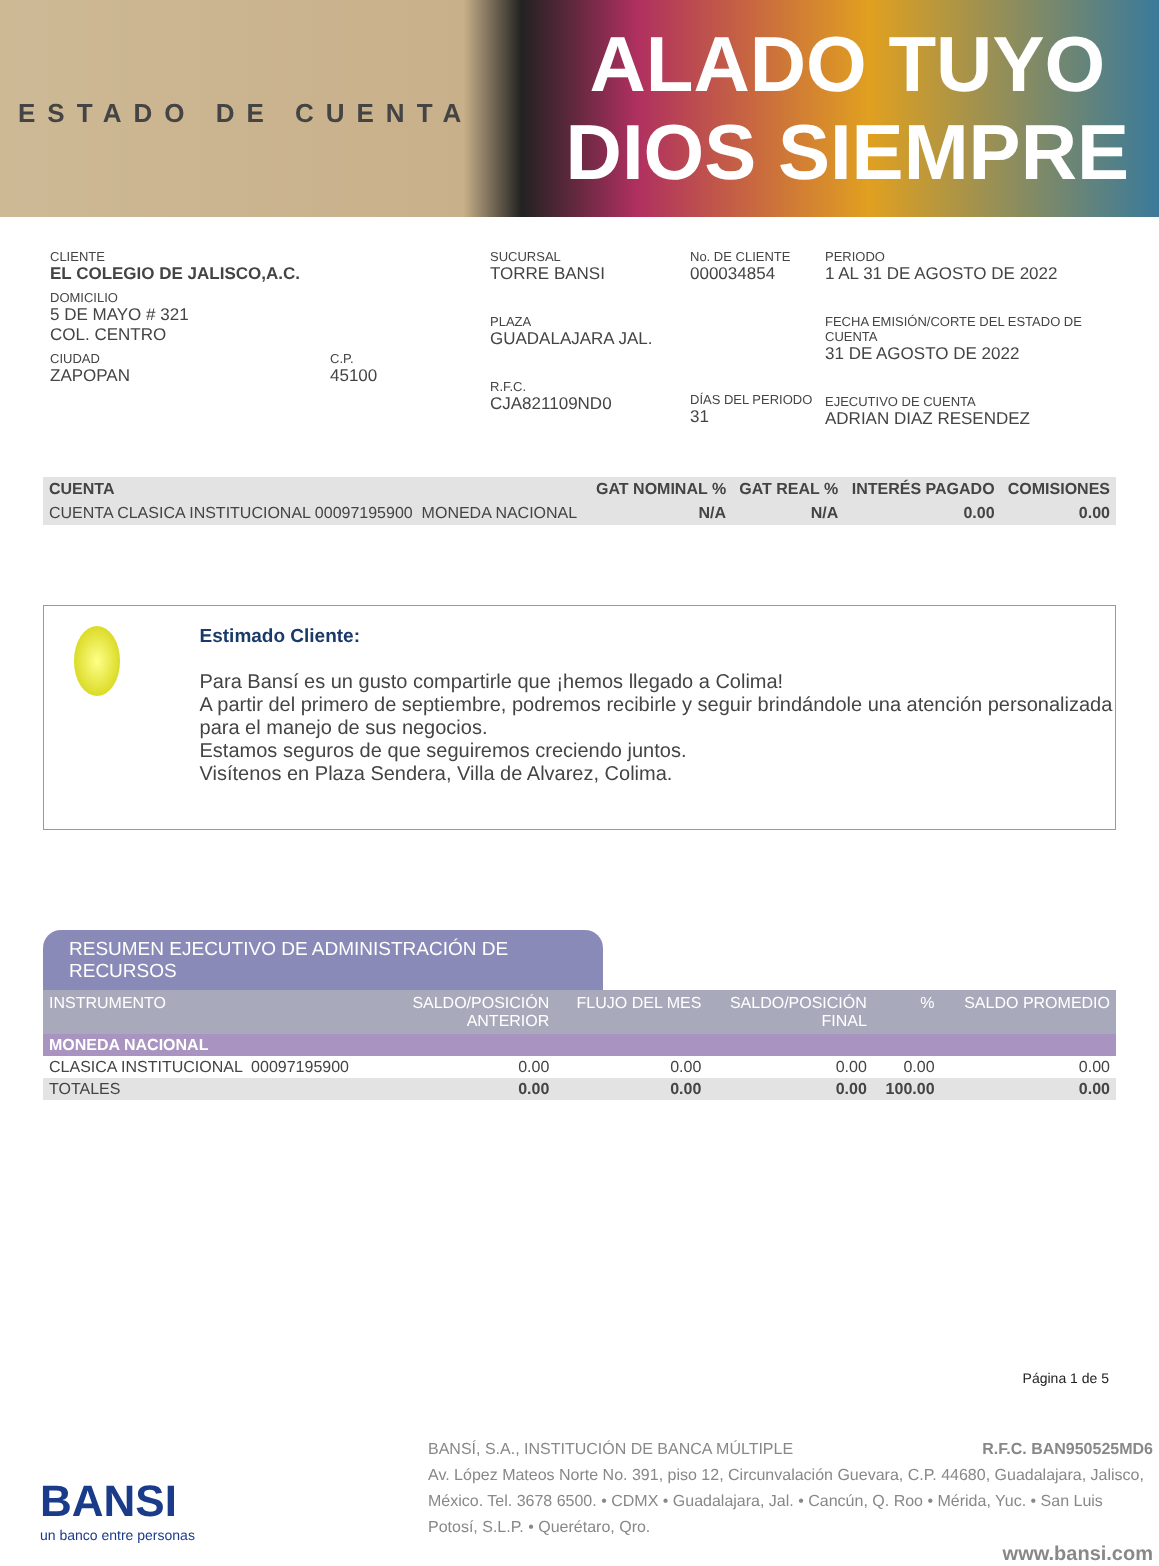ESTADO DE CUENTA
ALADO TUYO
DIOS SIEMPRE
CLIENTE
EL COLEGIO DE JALISCO,A.C.
DOMICILIO
5 DE MAYO # 321
COL. CENTRO
CIUDAD
ZAPOPAN
C.P.
45100
SUCURSAL
TORRE BANSI
PLAZA
GUADALAJARA JAL.
R.F.C.
CJA821109ND0
No. DE CLIENTE
000034854
DÍAS DEL PERIODO
31
PERIODO
1 AL 31 DE AGOSTO DE 2022
FECHA EMISIÓN/CORTE DEL ESTADO DE CUENTA
31 DE AGOSTO DE 2022
EJECUTIVO DE CUENTA
ADRIAN DIAZ RESENDEZ
| CUENTA | GAT NOMINAL % | GAT REAL % | INTERÉS PAGADO | COMISIONES |
| CUENTA CLASICA INSTITUCIONAL 00097195900 MONEDA NACIONAL | N/A | N/A | 0.00 | 0.00 |
Estimado Cliente:
Para Bansí es un gusto compartirle que ¡hemos llegado a Colima!
A partir del primero de septiembre, podremos recibirle y seguir brindándole una atención personalizada para el manejo de sus negocios.
Estamos seguros de que seguiremos creciendo juntos.
Visítenos en Plaza Sendera, Villa de Alvarez, Colima.
RESUMEN EJECUTIVO DE ADMINISTRACIÓN DE RECURSOS
| INSTRUMENTO | SALDO/POSICIÓN ANTERIOR | FLUJO DEL MES | SALDO/POSICIÓN FINAL | % | SALDO PROMEDIO |
| --- | --- | --- | --- | --- | --- |
| MONEDA NACIONAL | | | | | |
| CLASICA INSTITUCIONAL 00097195900 | 0.00 | 0.00 | 0.00 | 0.00 | 0.00 |
| TOTALES | 0.00 | 0.00 | 0.00 | 100.00 | 0.00 |
Página 1 de 5
BANSI
un banco entre personas
BANSÍ, S.A., INSTITUCIÓN DE BANCA MÚLTIPLE R.F.C. BAN950525MD6
Av. López Mateos Norte No. 391, piso 12, Circunvalación Guevara, C.P. 44680, Guadalajara, Jalisco, México. Tel. 3678 6500. • CDMX • Guadalajara, Jal. • Cancún, Q. Roo • Mérida, Yuc. • San Luis Potosí, S.L.P. • Querétaro, Qro.
www.bansi.com